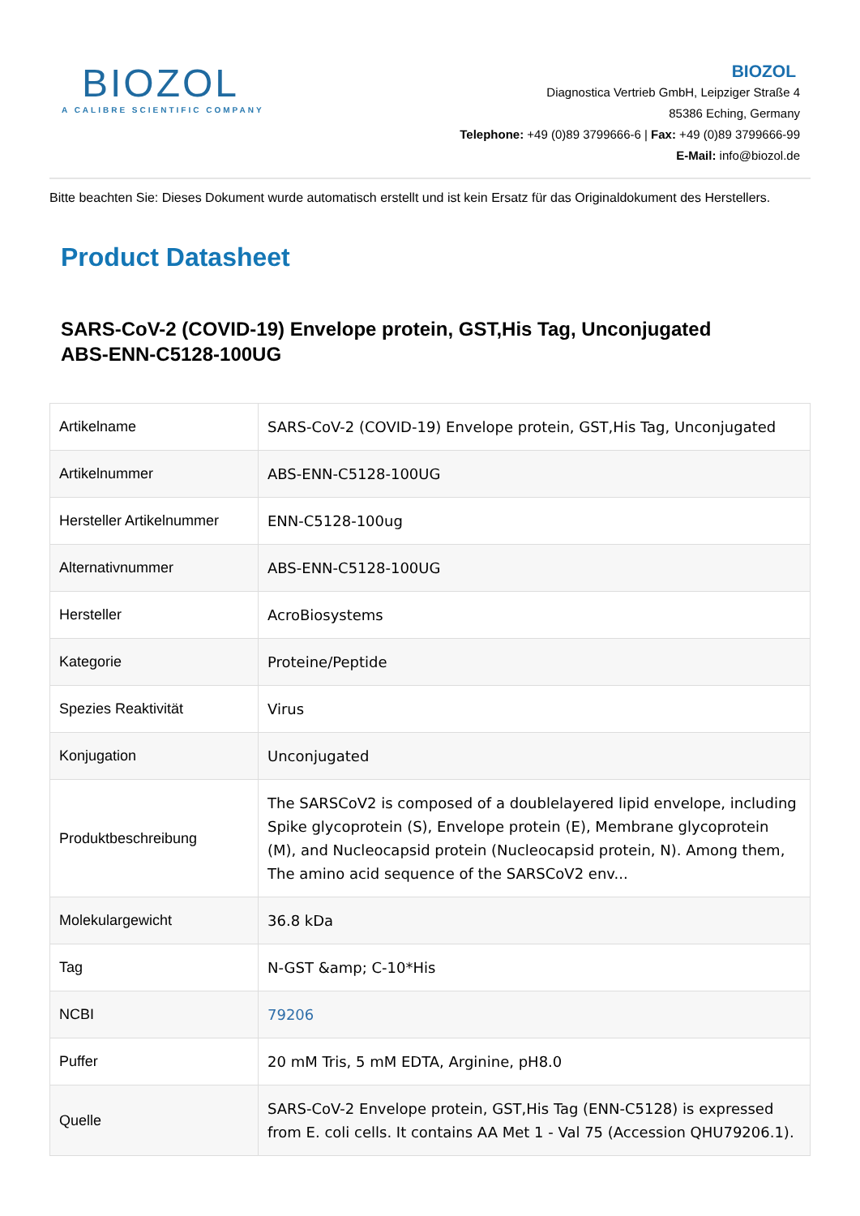BIOZOL
A CALIBRE SCIENTIFIC COMPANY
BIOZOL
Diagnostica Vertrieb GmbH, Leipziger Straße 4
85386 Eching, Germany
Telephone: +49 (0)89 3799666-6 | Fax: +49 (0)89 3799666-99
E-Mail: info@biozol.de
Bitte beachten Sie: Dieses Dokument wurde automatisch erstellt und ist kein Ersatz für das Originaldokument des Herstellers.
Product Datasheet
SARS-CoV-2 (COVID-19) Envelope protein, GST,His Tag, Unconjugated
ABS-ENN-C5128-100UG
| Artikelname | SARS-CoV-2 (COVID-19) Envelope protein, GST,His Tag, Unconjugated |
| Artikelnummer | ABS-ENN-C5128-100UG |
| Hersteller Artikelnummer | ENN-C5128-100ug |
| Alternativnummer | ABS-ENN-C5128-100UG |
| Hersteller | AcroBiosystems |
| Kategorie | Proteine/Peptide |
| Spezies Reaktivität | Virus |
| Konjugation | Unconjugated |
| Produktbeschreibung | The SARSCoV2 is composed of a doublelayered lipid envelope, including Spike glycoprotein (S), Envelope protein (E), Membrane glycoprotein (M), and Nucleocapsid protein (Nucleocapsid protein, N). Among them, The amino acid sequence of the SARSCoV2 env... |
| Molekulargewicht | 36.8 kDa |
| Tag | N-GST &amp; C-10*His |
| NCBI | 79206 |
| Puffer | 20 mM Tris, 5 mM EDTA, Arginine, pH8.0 |
| Quelle | SARS-CoV-2 Envelope protein, GST,His Tag (ENN-C5128) is expressed from E. coli cells. It contains AA Met 1 - Val 75 (Accession QHU79206.1). |